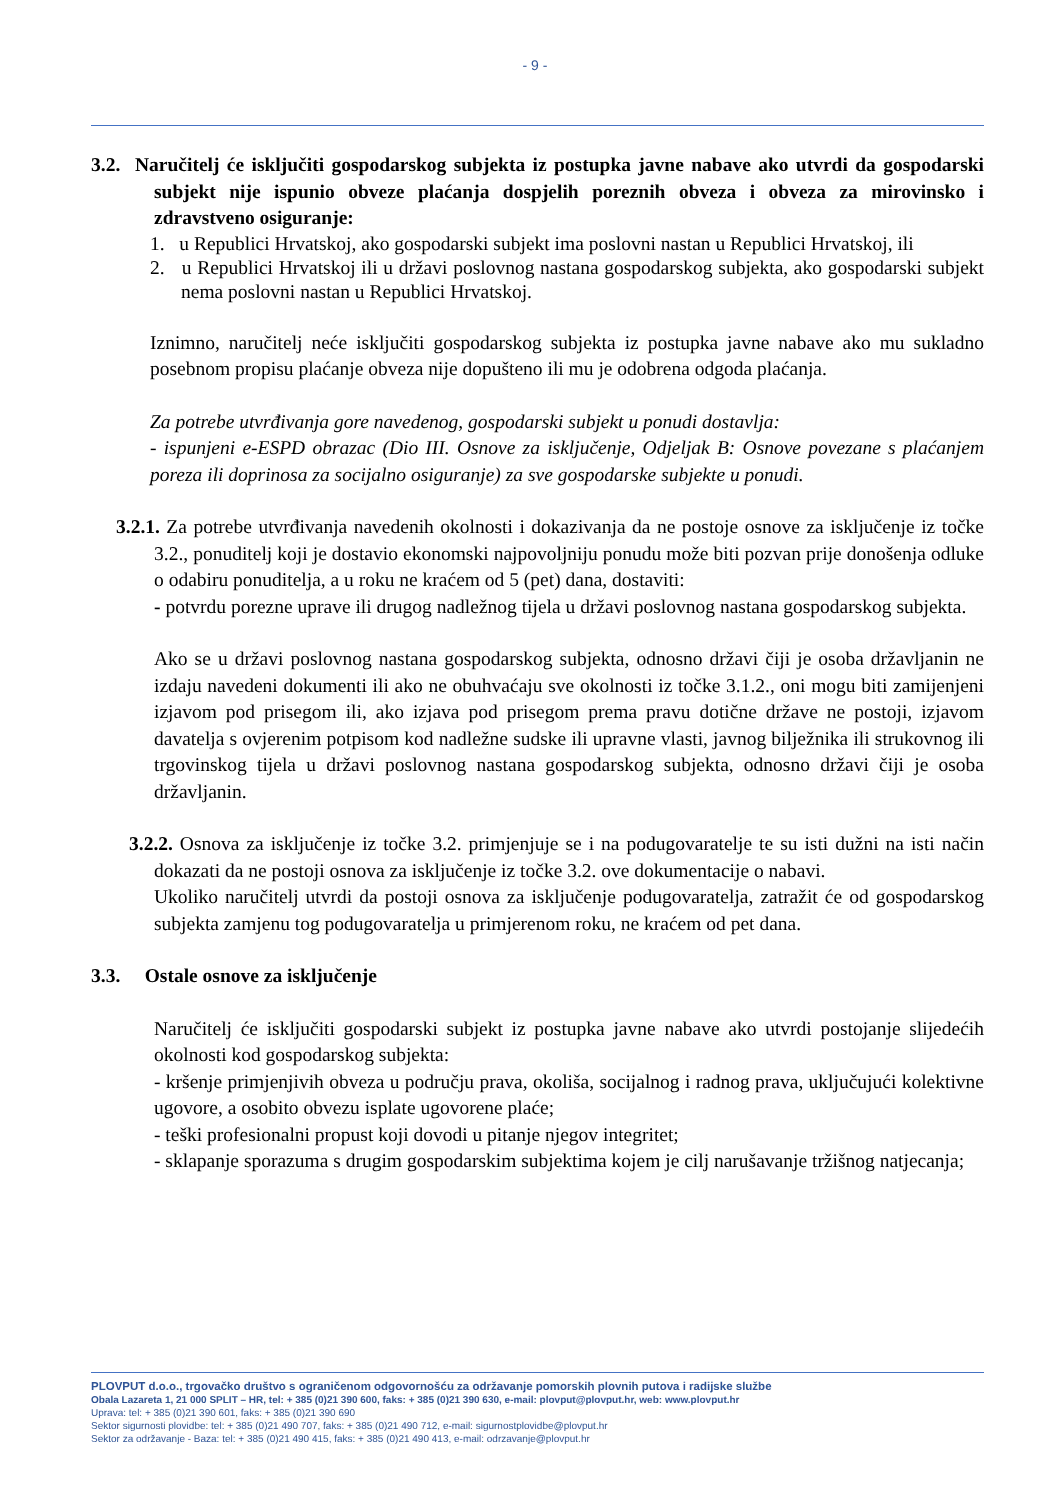- 9 -
3.2. Naručitelj će isključiti gospodarskog subjekta iz postupka javne nabave ako utvrdi da gospodarski subjekt nije ispunio obveze plaćanja dospjelih poreznih obveza i obveza za mirovinsko i zdravstveno osiguranje:
1. u Republici Hrvatskoj, ako gospodarski subjekt ima poslovni nastan u Republici Hrvatskoj, ili
2. u Republici Hrvatskoj ili u državi poslovnog nastana gospodarskog subjekta, ako gospodarski subjekt nema poslovni nastan u Republici Hrvatskoj.
Iznimno, naručitelj neće isključiti gospodarskog subjekta iz postupka javne nabave ako mu sukladno posebnom propisu plaćanje obveza nije dopušteno ili mu je odobrena odgoda plaćanja.
Za potrebe utvrđivanja gore navedenog, gospodarski subjekt u ponudi dostavlja:
- ispunjeni e-ESPD obrazac (Dio III. Osnove za isključenje, Odjeljak B: Osnove povezane s plaćanjem poreza ili doprinosa za socijalno osiguranje) za sve gospodarske subjekte u ponudi.
3.2.1. Za potrebe utvrđivanja navedenih okolnosti i dokazivanja da ne postoje osnove za isključenje iz točke 3.2., ponuditelj koji je dostavio ekonomski najpovoljniju ponudu može biti pozvan prije donošenja odluke o odabiru ponuditelja, a u roku ne kraćem od 5 (pet) dana, dostaviti:
- potvrdu porezne uprave ili drugog nadležnog tijela u državi poslovnog nastana gospodarskog subjekta.
Ako se u državi poslovnog nastana gospodarskog subjekta, odnosno državi čiji je osoba državljanin ne izdaju navedeni dokumenti ili ako ne obuhvaćaju sve okolnosti iz točke 3.1.2., oni mogu biti zamijenjeni izjavom pod prisegom ili, ako izjava pod prisegom prema pravu dotične države ne postoji, izjavom davatelja s ovjerenim potpisom kod nadležne sudske ili upravne vlasti, javnog bilježnika ili strukovnog ili trgovinskog tijela u državi poslovnog nastana gospodarskog subjekta, odnosno državi čiji je osoba državljanin.
3.2.2. Osnova za isključenje iz točke 3.2. primjenjuje se i na podugovaratelje te su isti dužni na isti način dokazati da ne postoji osnova za isključenje iz točke 3.2. ove dokumentacije o nabavi.
Ukoliko naručitelj utvrdi da postoji osnova za isključenje podugovaratelja, zatražit će od gospodarskog subjekta zamjenu tog podugovaratelja u primjerenom roku, ne kraćem od pet dana.
3.3. Ostale osnove za isključenje
Naručitelj će isključiti gospodarski subjekt iz postupka javne nabave ako utvrdi postojanje slijedećih okolnosti kod gospodarskog subjekta:
- kršenje primjenjivih obveza u području prava, okoliša, socijalnog i radnog prava, uključujući kolektivne ugovore, a osobito obvezu isplate ugovorene plaće;
- teški profesionalni propust koji dovodi u pitanje njegov integritet;
- sklapanje sporazuma s drugim gospodarskim subjektima kojem je cilj narušavanje tržišnog natjecanja;
PLOVPUT d.o.o., trgovačko društvo s ograničenom odgovornošću za održavanje pomorskih plovnih putova i radijske službe
Obala Lazareta 1, 21 000 SPLIT – HR, tel: + 385 (0)21 390 600, faks: + 385 (0)21 390 630, e-mail: plovput@plovput.hr, web: www.plovput.hr
Uprava: tel: + 385 (0)21 390 601, faks: + 385 (0)21 390 690
Sektor sigurnosti plovidbe: tel: + 385 (0)21 490 707, faks: + 385 (0)21 490 712, e-mail: sigurnostplovidbe@plovput.hr
Sektor za održavanje - Baza: tel: + 385 (0)21 490 415, faks: + 385 (0)21 490 413, e-mail: odrzavanje@plovput.hr